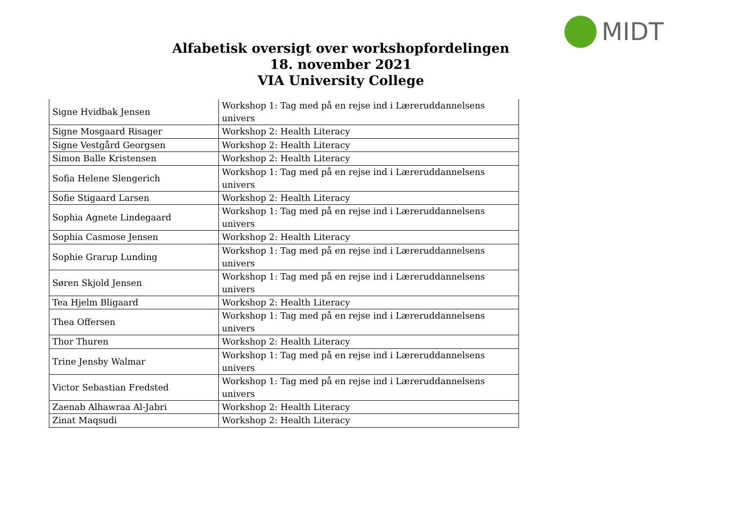MIDT
Alfabetisk oversigt over workshopfordelingen
18. november 2021
VIA University College
| Signe Hvidbak Jensen | Workshop 1: Tag med på en rejse ind i Læreruddannelsens univers |
| Signe Mosgaard Risager | Workshop 2: Health Literacy |
| Signe Vestgård Georgsen | Workshop 2: Health Literacy |
| Simon Balle Kristensen | Workshop 2: Health Literacy |
| Sofia Helene Slengerich | Workshop 1: Tag med på en rejse ind i Læreruddannelsens univers |
| Sofie Stigaard Larsen | Workshop 2: Health Literacy |
| Sophia Agnete Lindegaard | Workshop 1: Tag med på en rejse ind i Læreruddannelsens univers |
| Sophia Casmose Jensen | Workshop 2: Health Literacy |
| Sophie Grarup Lunding | Workshop 1: Tag med på en rejse ind i Læreruddannelsens univers |
| Søren Skjold Jensen | Workshop 1: Tag med på en rejse ind i Læreruddannelsens univers |
| Tea Hjelm Bligaard | Workshop 2: Health Literacy |
| Thea Offersen | Workshop 1: Tag med på en rejse ind i Læreruddannelsens univers |
| Thor Thuren | Workshop 2: Health Literacy |
| Trine Jensby Walmar | Workshop 1: Tag med på en rejse ind i Læreruddannelsens univers |
| Victor Sebastian Fredsted | Workshop 1: Tag med på en rejse ind i Læreruddannelsens univers |
| Zaenab Alhawraa Al-Jabri | Workshop 2: Health Literacy |
| Zinat Maqsudi | Workshop 2: Health Literacy |